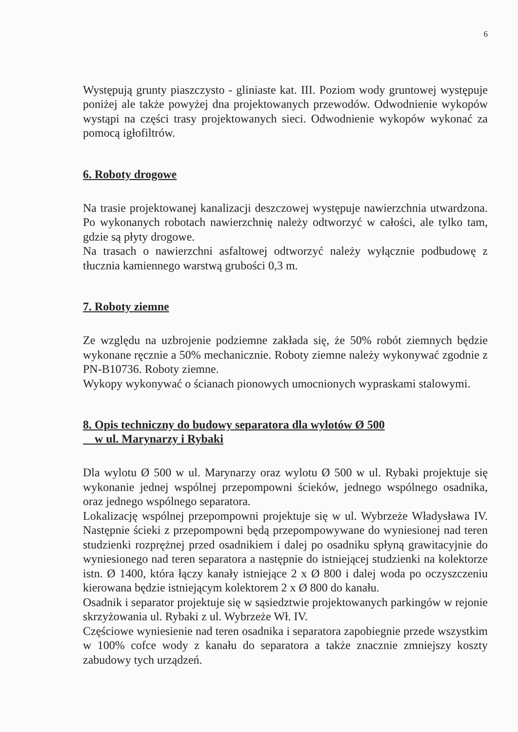6
Występują grunty piaszczysto - gliniaste kat. III. Poziom wody gruntowej występuje poniżej ale także powyżej dna projektowanych przewodów. Odwodnienie wykopów wystąpi na części trasy projektowanych sieci. Odwodnienie wykopów wykonać za pomocą igłofiltrów.
6. Roboty drogowe
Na trasie projektowanej kanalizacji deszczowej występuje nawierzchnia utwardzona. Po wykonanych robotach nawierzchnię należy odtworzyć w całości, ale tylko tam, gdzie są płyty drogowe.
Na trasach o nawierzchni asfaltowej odtworzyć należy wyłącznie podbudowę z tłucznia kamiennego warstwą grubości 0,3 m.
7. Roboty ziemne
Ze względu na uzbrojenie podziemne zakłada się, że 50% robót ziemnych będzie wykonane ręcznie a 50% mechanicznie. Roboty ziemne należy wykonywać zgodnie z PN-B10736. Roboty ziemne.
Wykopy wykonywać o ścianach pionowych umocnionych wypraskami stalowymi.
8. Opis techniczny do budowy separatora dla wylotów Ø 500
w ul. Marynarzy i Rybaki
Dla wylotu Ø 500 w ul. Marynarzy oraz wylotu Ø 500 w ul. Rybaki projektuje się wykonanie jednej wspólnej przepompowni ścieków, jednego wspólnego osadnika, oraz jednego wspólnego separatora.
Lokalizację wspólnej przepompowni projektuje się w ul. Wybrzeże Władysława IV. Następnie ścieki z przepompowni będą przepompowywane do wyniesionej nad teren studzienki rozprężnej przed osadnikiem i dalej po osadniku spłyną grawitacyjnie do wyniesionego nad teren separatora a następnie do istniejącej studzienki na kolektorze istn. Ø 1400, która łączy kanały istniejące 2 x Ø 800 i dalej woda po oczyszczeniu kierowana będzie istniejącym kolektorem 2 x Ø 800 do kanału.
Osadnik i separator projektuje się w sąsiedztwie projektowanych parkingów w rejonie skrzyżowania ul. Rybaki z ul. Wybrzeże Wł. IV.
Częściowe wyniesienie nad teren osadnika i separatora zapobiegnie przede wszystkim w 100% cofce wody z kanału do separatora a także znacznie zmniejszy koszty zabudowy tych urządzeń.